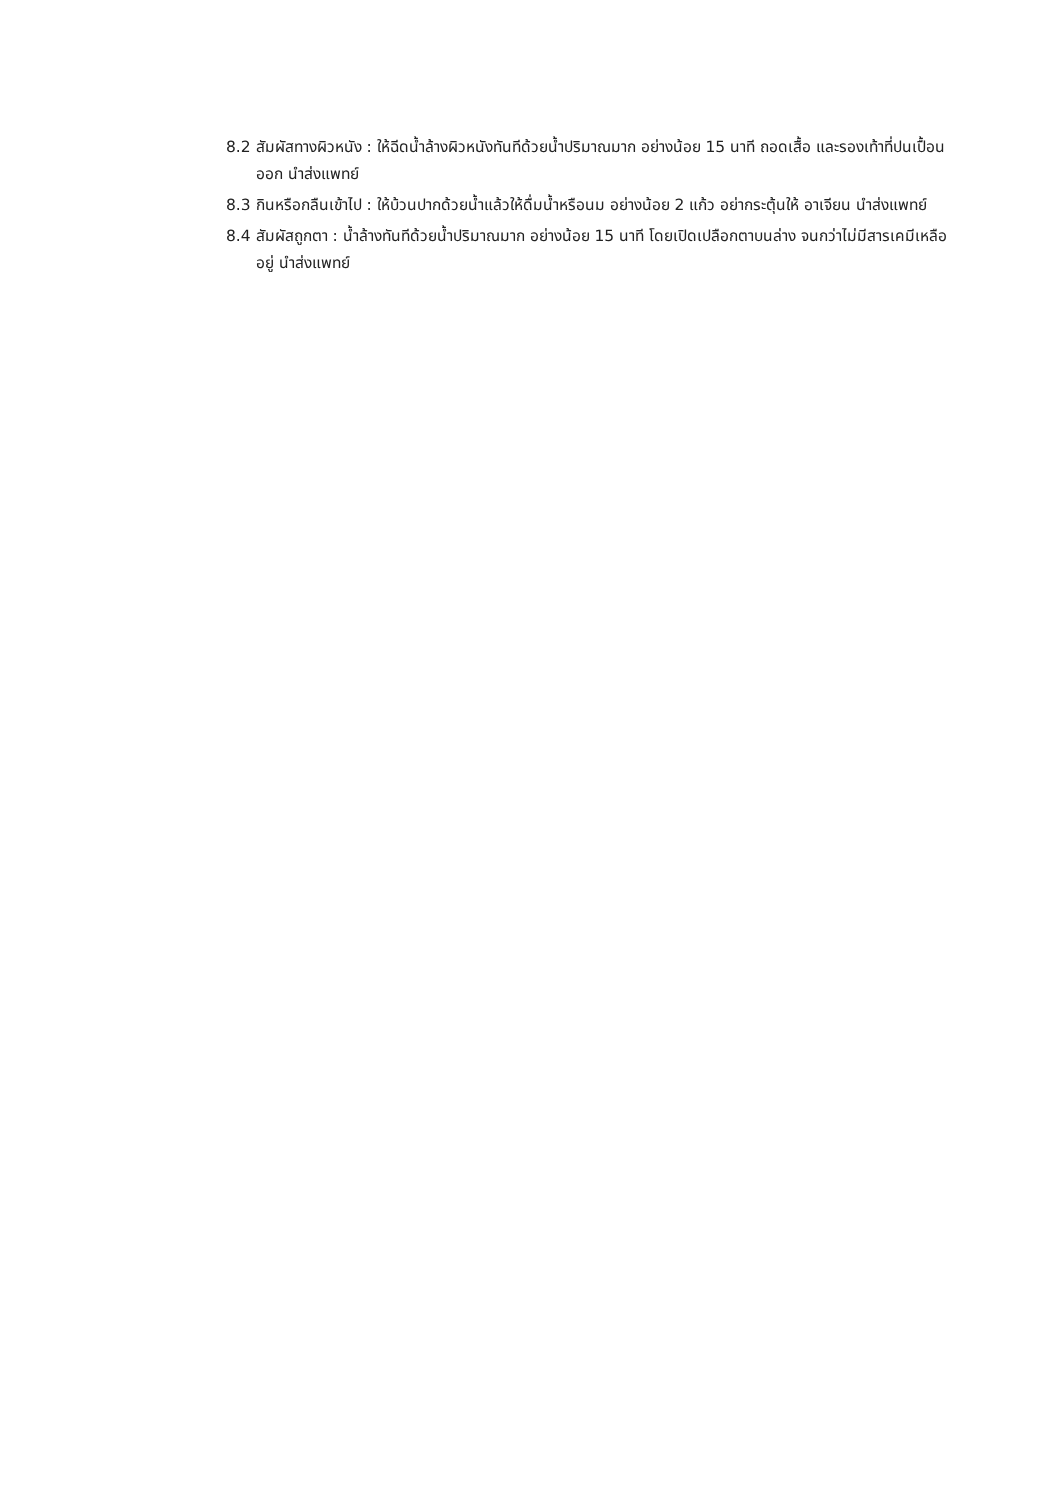8.2 สัมผัสทางผิวหนัง : ให้ฉีดน้ำล้างผิวหนังทันทีด้วยน้ำปริมาณมาก อย่างน้อย 15 นาที ถอดเสื้อ และรองเท้าที่ปนเปื้อนออก นำส่งแพทย์
8.3 กินหรือกลืนเข้าไป : ให้บ้วนปากด้วยน้ำแล้วให้ดื่มน้ำหรือนม อย่างน้อย 2 แก้ว อย่ากระตุ้นให้ อาเจียน นำส่งแพทย์
8.4 สัมผัสถูกตา : น้ำล้างทันทีด้วยน้ำปริมาณมาก อย่างน้อย 15 นาที โดยเปิดเปลือกตาบนล่าง จนกว่าไม่มีสารเคมีเหลืออยู่ นำส่งแพทย์